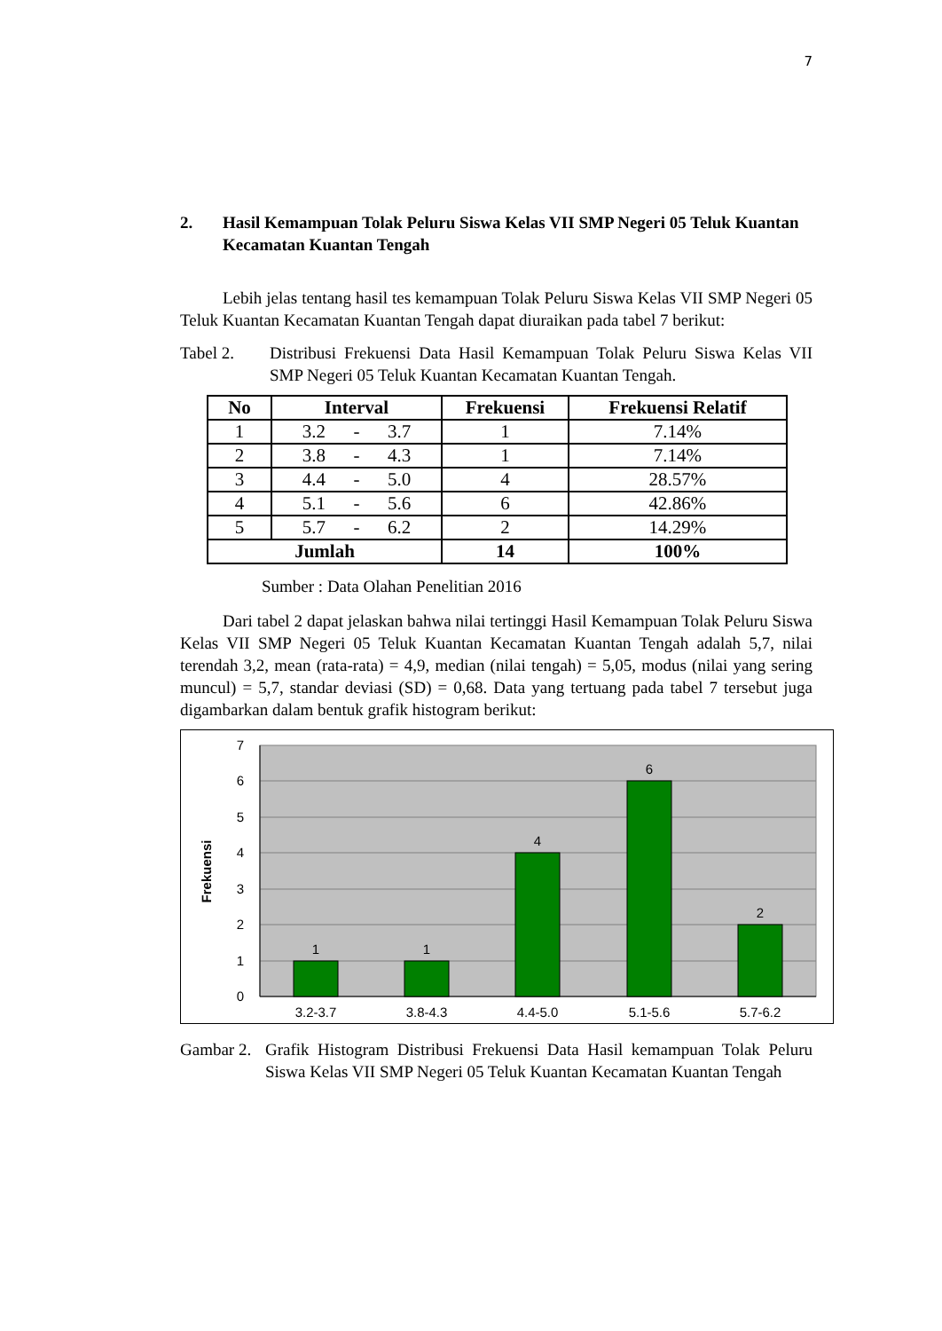7
2. Hasil Kemampuan Tolak Peluru Siswa Kelas VII SMP Negeri 05 Teluk Kuantan Kecamatan Kuantan Tengah
Lebih jelas tentang hasil tes kemampuan Tolak Peluru Siswa Kelas VII SMP Negeri 05 Teluk Kuantan Kecamatan Kuantan Tengah dapat diuraikan pada tabel 7 berikut:
Tabel 2.
Distribusi Frekuensi Data Hasil Kemampuan Tolak Peluru Siswa Kelas VII SMP Negeri 05 Teluk Kuantan Kecamatan Kuantan Tengah.
| No | Interval | Frekuensi | Frekuensi Relatif |
| --- | --- | --- | --- |
| 1 | 3.2 - 3.7 | 1 | 7.14% |
| 2 | 3.8 - 4.3 | 1 | 7.14% |
| 3 | 4.4 - 5.0 | 4 | 28.57% |
| 4 | 5.1 - 5.6 | 6 | 42.86% |
| 5 | 5.7 - 6.2 | 2 | 14.29% |
| Jumlah | | 14 | 100% |
Sumber : Data Olahan Penelitian 2016
Dari tabel 2 dapat jelaskan bahwa nilai tertinggi Hasil Kemampuan Tolak Peluru Siswa Kelas VII SMP Negeri 05 Teluk Kuantan Kecamatan Kuantan Tengah adalah 5,7, nilai terendah 3,2, mean (rata-rata) = 4,9, median (nilai tengah) = 5,05, modus (nilai yang sering muncul) = 5,7, standar deviasi (SD) = 0,68. Data yang tertuang pada tabel 7 tersebut juga digambarkan dalam bentuk grafik histogram berikut:
0
1
2
3
4
5
6
7
1
1
4
6
2
3.2-3.7
3.8-4.3
4.4-5.0
5.1-5.6
5.7-6.2
Frekuensi
Gambar 2.
Grafik Histogram Distribusi Frekuensi Data Hasil kemampuan Tolak Peluru Siswa Kelas VII SMP Negeri 05 Teluk Kuantan Kecamatan Kuantan Tengah